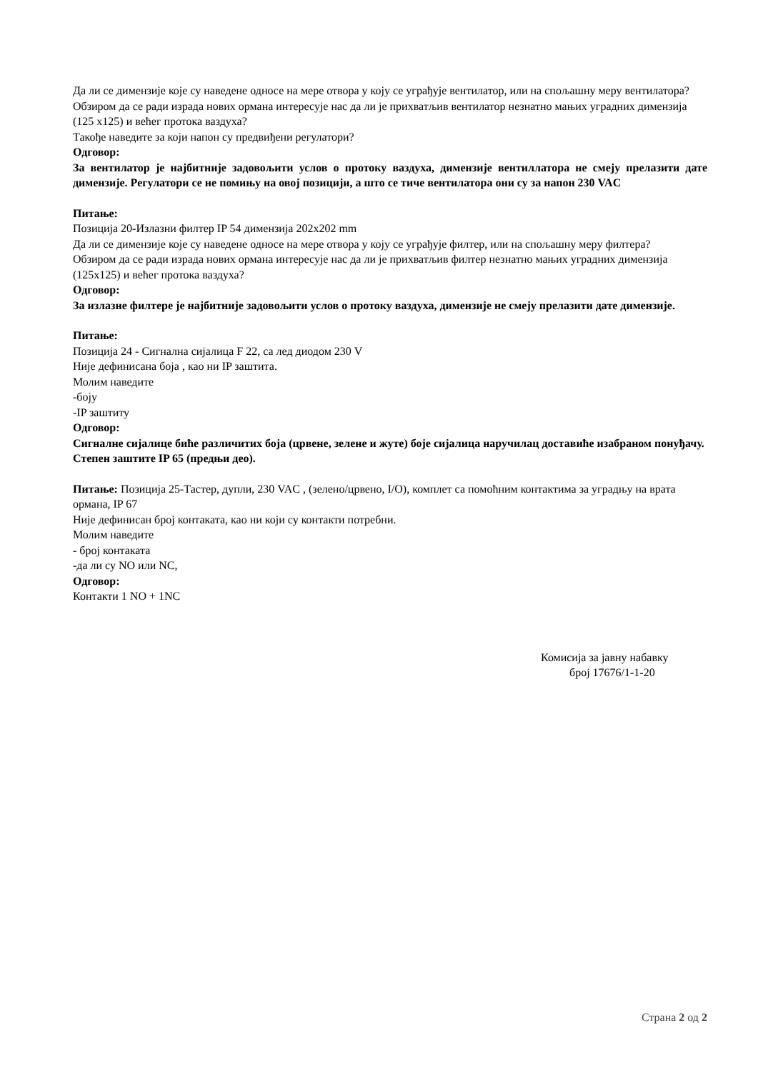Да ли се димензије које су наведене односе на мере отвора у коју се уграђује вентилатор, или на спољашну меру вентилатора?
Обзиром да се ради израда нових ормана интересује нас да ли је прихватљив вентилатор незнатно мањих уградних димензија (125 x125) и већег протока ваздуха?
Такође наведите за који напон су предвиђени регулатори?
Одговор:
За вентилатор је најбитније задовољити услов о протоку ваздуха, димензије вентилл­атора не смеју прелазити дате димензије. Регулатори се не помињу на овој позицији, а што се тиче вентилатора они су за напон 230 VAC
Питање:
Позиција 20-Излазни филтер IP 54 димензија 202x202 mm
Да ли се димензије које су наведене односе на мере отвора у коју се уграђује филтер, или на спољашну меру филтера?
Обзиром да се ради израда нових ормана интересује нас да ли је прихватљив филтер незнатно мањих уградних димензија (125x125) и већег протока ваздуха?
Одговор:
За излазне филтере је најбитније задовољити услов о протоку ваздуха, димензије не смеју прелазити дате димензије.
Питање:
Позиција 24 - Сигнална сијалица F 22, са лед диодом 230 V
Није дефинисана боја , као ни IP заштита.
Молим наведите
-боју
-IP заштиту
Одговор:
Сигналне сијалице биће различитих боја (црвене, зелене и жуте) боје сијалица наручилац доставиће изабраном понуђачу.
Степен заштите IP 65 (предњи део).
Питање: Позиција 25-Тастер, дупли, 230 VAC , (зелено/црвено, I/O), комплет са помоћним контактима за уградњу на врата ормана, IP 67
Није дефинисан број контаката, као ни који су контакти потребни.
Молим наведите
- број контаката
-да ли су NO или NC,
Одговор:
Контакти 1 NO + 1NC
Комисија за јавну набавку
број 17676/1-1-20
Страна 2 од 2